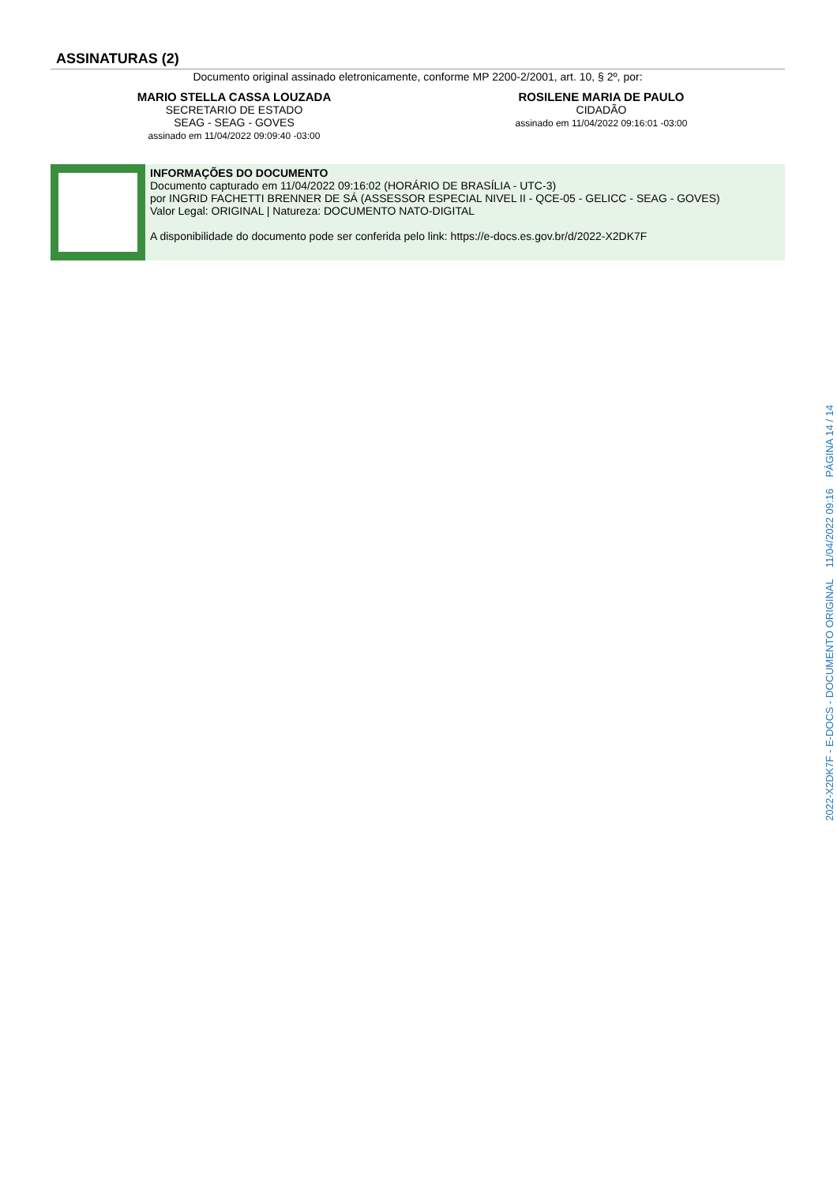ASSINATURAS (2)
Documento original assinado eletronicamente, conforme MP 2200-2/2001, art. 10, § 2º, por:
MARIO STELLA CASSA LOUZADA
SECRETARIO DE ESTADO
SEAG - SEAG - GOVES
assinado em 11/04/2022 09:09:40 -03:00
ROSILENE MARIA DE PAULO
CIDADÃO
assinado em 11/04/2022 09:16:01 -03:00
INFORMAÇÕES DO DOCUMENTO
Documento capturado em 11/04/2022 09:16:02 (HORÁRIO DE BRASÍLIA - UTC-3)
por INGRID FACHETTI BRENNER DE SÁ (ASSESSOR ESPECIAL NIVEL II - QCE-05 - GELICC - SEAG - GOVES)
Valor Legal: ORIGINAL | Natureza: DOCUMENTO NATO-DIGITAL
A disponibilidade do documento pode ser conferida pelo link: https://e-docs.es.gov.br/d/2022-X2DK7F
2022-X2DK7F - E-DOCS - DOCUMENTO ORIGINAL 11/04/2022 09:16 PÁGINA 14 / 14